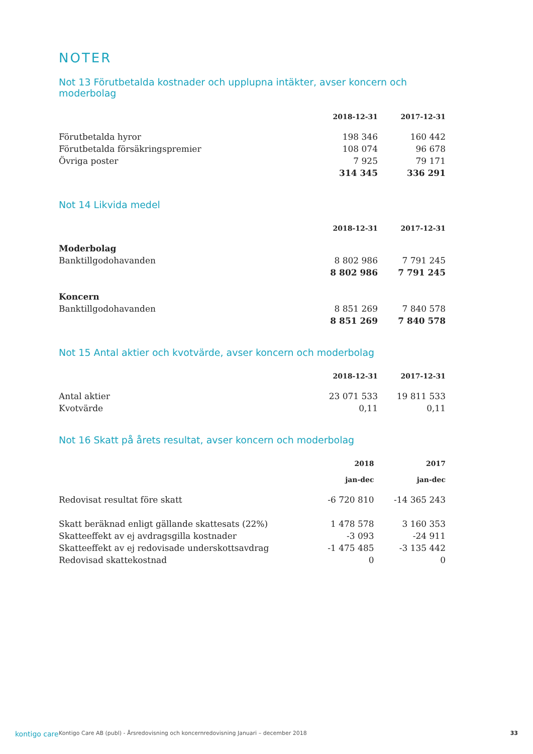NOTER
Not 13 Förutbetalda kostnader och upplupna intäkter, avser koncern och moderbolag
| | 2018-12-31 | 2017-12-31 |
| --- | --- | --- |
| Förutbetalda hyror | 198 346 | 160 442 |
| Förutbetalda försäkringspremier | 108 074 | 96 678 |
| Övriga poster | 7 925 | 79 171 |
| | 314 345 | 336 291 |
Not 14 Likvida medel
| | 2018-12-31 | 2017-12-31 |
| --- | --- | --- |
| Moderbolag | | |
| Banktillgodohavanden | 8 802 986 | 7 791 245 |
| | 8 802 986 | 7 791 245 |
| Koncern | | |
| Banktillgodohavanden | 8 851 269 | 7 840 578 |
| | 8 851 269 | 7 840 578 |
Not 15 Antal aktier och kvotvärde, avser koncern och moderbolag
| | 2018-12-31 | 2017-12-31 |
| --- | --- | --- |
| Antal aktier | 23 071 533 | 19 811 533 |
| Kvotvärde | 0,11 | 0,11 |
Not 16 Skatt på årets resultat, avser koncern och moderbolag
| | 2018 jan-dec | 2017 jan-dec |
| --- | --- | --- |
| Redovisat resultat före skatt | -6 720 810 | -14 365 243 |
| Skatt beräknad enligt gällande skattesats (22%) | 1 478 578 | 3 160 353 |
| Skatteeffekt av ej avdragsgilla kostnader | -3 093 | -24 911 |
| Skatteeffekt av ej redovisade underskottsavdrag | -1 475 485 | -3 135 442 |
| Redovisad skattekostnad | 0 | 0 |
kontigo care Kontigo Care AB (publ) - Årsredovisning och koncernredovisning Januari – december 2018 33